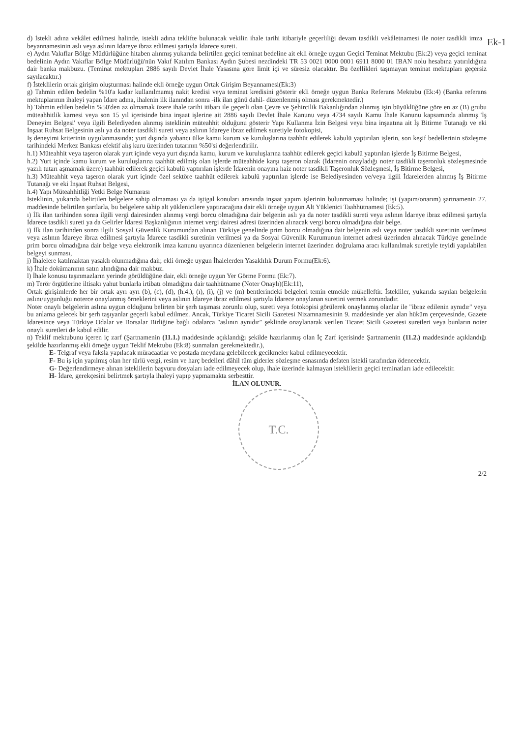Ek-1
d) İstekli adına vekâlet edilmesi halinde, istekli adına teklifte bulunacak vekilin ihale tarihi itibariyle geçerliliği devam tasdikli vekâletnamesi ile noter tasdikli imza beyannamesinin aslı veya aslının İdareye ibraz edilmesi şartıyla İdarece sureti.
e) Aydın Vakıflar Bölge Müdürlüğüne hitaben alınmış yukarıda belirtilen geçici teminat bedeline ait ekli örneğe uygun Geçici Teminat Mektubu (Ek:2) veya geçici teminat bedelinin Aydın Vakıflar Bölge Müdürlüğü'nün Vakıf Katılım Bankası Aydın Şubesi nezdindeki TR 53 0021 0000 0001 6911 8000 01 IBAN nolu hesabına yatırıldığına dair banka makbuzu. (Teminat mektupları 2886 sayılı Devlet İhale Yasasına göre limit içi ve süresiz olacaktır. Bu özellikleri taşımayan teminat mektupları geçersiz sayılacaktır.)
f) İsteklilerin ortak girişim oluşturması halinde ekli örneğe uygun Ortak Girişim Beyannamesi(Ek:3)
g) Tahmin edilen bedelin %10'a kadar kullanılmamış nakit kredisi veya teminat kredisini gösterir ekli örneğe uygun Banka Referans Mektubu (Ek:4) (Banka referans mektuplarının ihaleyi yapan İdare adına, ihalenin ilk ilanından sonra -ilk ilan günü dahil- düzenlenmiş olması gerekmektedir.)
h) Tahmin edilen bedelin %50'den az olmamak üzere ihale tarihi itibarı ile geçerli olan Çevre ve Şehircilik Bakanlığından alınmış işin büyüklüğüne göre en az (B) grubu müteahhitlik karnesi veya son 15 yıl içerisinde bina inşaat işlerine ait 2886 sayılı Devlet İhale Kanunu veya 4734 sayılı Kamu İhale Kanunu kapsamında alınmış 'İş Deneyim Belgesi' veya ilgili Belediyeden alınmış isteklinin müteahhit olduğunu gösterir Yapı Kullanma İzin Belgesi veya bina inşaatına ait İş Bitirme Tutanağı ve eki İnşaat Ruhsat Belgesinin aslı ya da noter tasdikli sureti veya aslının İdareye ibraz edilmek suretiyle fotokopisi,
İş deneyimi kriterinin uygulanmasında; yurt dışında yabancı ülke kamu kurum ve kuruluşlarına taahhüt edilerek kabulü yaptırılan işlerin, son keşif bedellerinin sözleşme tarihindeki Merkez Bankası efektif alış kuru üzerinden tutarının %50'si değerlendirilir.
h.1) Müteahhit veya taşeron olarak yurt içinde veya yurt dışında kamu, kurum ve kuruluşlarına taahhüt edilerek geçici kabulü yaptırılan işlerde İş Bitirme Belgesi,
h.2) Yurt içinde kamu kurum ve kuruluşlarına taahhüt edilmiş olan işlerde müteahhide karşı taşeron olarak (İdarenin onayladığı noter tasdikli taşeronluk sözleşmesinde yazılı tutarı aşmamak üzere) taahhüt edilerek geçici kabulü yaptırılan işlerde İdarenin onayına haiz noter tasdikli Taşeronluk Sözleşmesi, İş Bitirme Belgesi,
h.3) Müteahhit veya taşeron olarak yurt içinde özel sektöre taahhüt edilerek kabulü yaptırılan işlerde ise Belediyesinden ve/veya ilgili İdarelerden alınmış İş Bitirme Tutanağı ve eki İnşaat Ruhsat Belgesi,
h.4) Yapı Müteahhitliği Yetki Belge Numarası
İsteklinin, yukarıda belirtilen belgelere sahip olmaması ya da iştigal konuları arasında inşaat yapım işlerinin bulunmaması halinde; işi (yapım/onarım) şartnamenin 27. maddesinde belirtilen şartlarla, bu belgelere sahip alt yüklenicilere yaptıracağına dair ekli örneğe uygun Alt Yüklenici Taahhütnamesi (Ek:5).
ı) İlk ilan tarihinden sonra ilgili vergi dairesinden alınmış vergi borcu olmadığına dair belgenin aslı ya da noter tasdikli sureti veya aslının İdareye ibraz edilmesi şartıyla İdarece tasdikli sureti ya da Gelirler İdaresi Başkanlığının internet vergi dairesi adresi üzerinden alınacak vergi borcu olmadığına dair belge.
i) İlk ilan tarihinden sonra ilgili Sosyal Güvenlik Kurumundan alınan Türkiye genelinde prim borcu olmadığına dair belgenin aslı veya noter tasdikli suretinin verilmesi veya aslının İdareye ibraz edilmesi şartıyla İdarece tasdikli suretinin verilmesi ya da Sosyal Güvenlik Kurumunun internet adresi üzerinden alınacak Türkiye genelinde prim borcu olmadığına dair belge veya elektronik imza kanunu uyarınca düzenlenen belgelerin internet üzerinden doğrulama aracı kullanılmak suretiyle teyidi yapılabilen belgeyi sunması,
j) İhalelere katılmaktan yasaklı olunmadığına dair, ekli örneğe uygun İhalelerden Yasaklılık Durum Formu(Ek:6).
k) İhale dokümanının satın alındığına dair makbuz.
l) İhale konusu taşınmazların yerinde görüldüğüne dair, ekli örneğe uygun Yer Görme Formu (Ek:7).
m) Terör örgütlerine iltisakı yahut bunlarla irtibatı olmadığına dair taahhütname (Noter Onaylı)(Ek:11),
Ortak girişimlerde her bir ortak ayrı ayrı (b), (c), (d), (h.4.), (ı), (i), (j) ve (m) bentlerindeki belgeleri temin etmekle mükelleftir. İstekliler, yukarıda sayılan belgelerin aslını/uygunluğu noterce onaylanmış örneklerini veya aslının İdareye ibraz edilmesi şartıyla İdarece onaylanan suretini vermek zorundadır.
Noter onaylı belgelerin aslına uygun olduğunu belirten bir şerh taşıması zorunlu olup, sureti veya fotokopisi görülerek onaylanmış olanlar ile "ibraz edilenin aynıdır" veya bu anlama gelecek bir şerh taşıyanlar geçerli kabul edilmez. Ancak, Türkiye Ticaret Sicili Gazetesi Nizamnamesinin 9. maddesinde yer alan hüküm çerçevesinde, Gazete İdaresince veya Türkiye Odalar ve Borsalar Birliğine bağlı odalarca "aslının aynıdır" şeklinde onaylanarak verilen Ticaret Sicili Gazetesi suretleri veya bunların noter onaylı suretleri de kabul edilir.
n) Teklif mektubunu içeren iç zarf (Şartnamenin (11.1.) maddesinde açıklandığı şekilde hazırlanmış olan İç Zarf içerisinde Şartnamenin (11.2.) maddesinde açıklandığı şekilde hazırlanmış ekli örneğe uygun Teklif Mektubu (Ek:8) sunmaları gerekmektedir.),
E- Telgraf veya faksla yapılacak müracaatlar ve postada meydana gelebilecek gecikmeler kabul edilmeyecektir.
F- Bu iş için yapılmış olan her türlü vergi, resim ve harç bedelleri dâhil tüm giderler sözleşme esnasında defaten istekli tarafından ödenecektir.
G- Değerlendirmeye alınan isteklilerin başvuru dosyaları iade edilmeyecek olup, ihale üzerinde kalmayan isteklilerin geçici teminatları iade edilecektir.
H- İdare, gerekçesini belirtmek şartıyla ihaleyi yapıp yapmamakta serbesttir.
İLAN OLUNUR.
T.C.
2/2